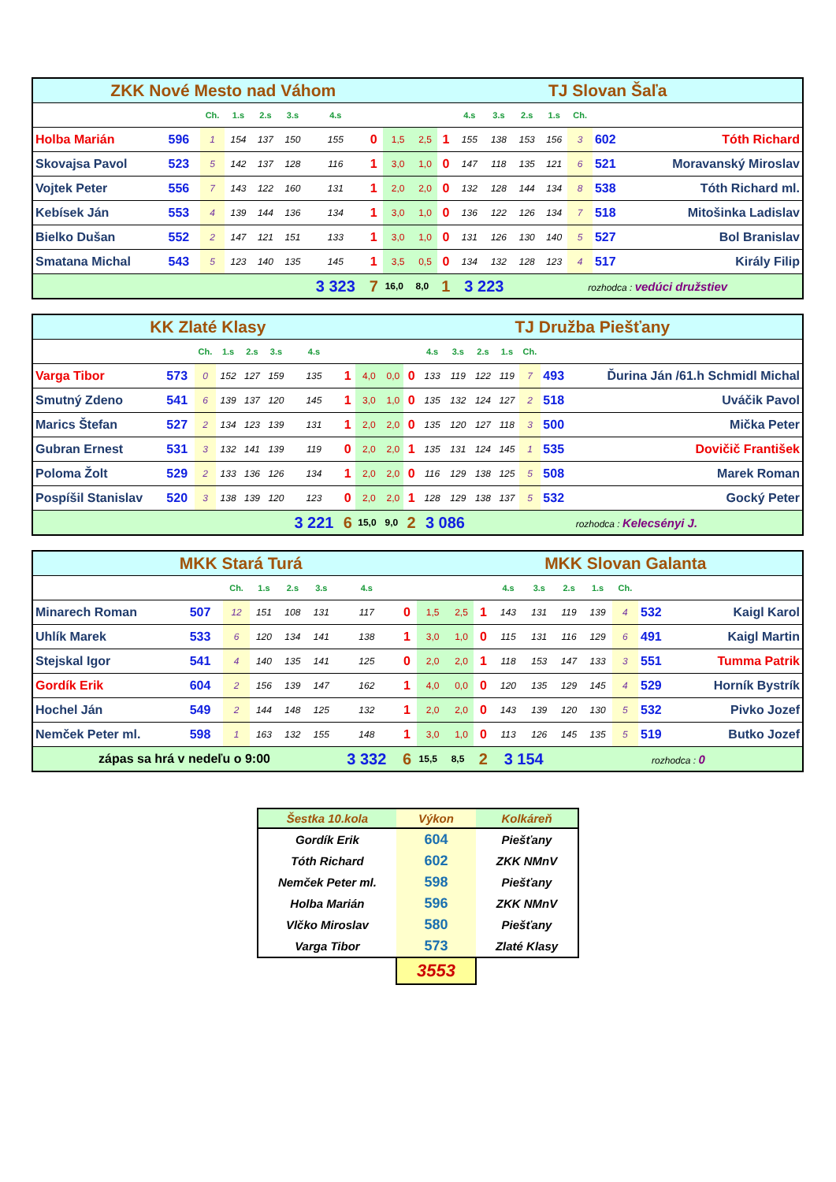| ZKK Nové Mesto nad Váhom | | | | | | | | | TJ Slovan Šaľa | | | | | | | | |
| --- | --- | --- | --- | --- | --- | --- | --- | --- | --- | --- | --- | --- | --- | --- | --- | --- | --- |
| | | Ch. | 1.s | 2.s | 3.s | 4.s | | | | | 4.s | 3.s | 2.s | 1.s | Ch. | | |
| Holba Marián | 596 | 1 | 154 | 137 | 150 | 155 | 0 | 1,5 | 2,5 | 1 | 155 | 138 | 153 | 156 | 3 | 602 | Tóth Richard |
| Skovajsa Pavol | 523 | 5 | 142 | 137 | 128 | 116 | 1 | 3,0 | 1,0 | 0 | 147 | 118 | 135 | 121 | 6 | 521 | Moravanský Miroslav |
| Vojtek Peter | 556 | 7 | 143 | 122 | 160 | 131 | 1 | 2,0 | 2,0 | 0 | 132 | 128 | 144 | 134 | 8 | 538 | Tóth Richard ml. |
| Kebísek Ján | 553 | 4 | 139 | 144 | 136 | 134 | 1 | 3,0 | 1,0 | 0 | 136 | 122 | 126 | 134 | 7 | 518 | Mitošinka Ladislav |
| Bielko Dušan | 552 | 2 | 147 | 121 | 151 | 133 | 1 | 3,0 | 1,0 | 0 | 131 | 126 | 130 | 140 | 5 | 527 | Bol Branislav |
| Smatana Michal | 543 | 5 | 123 | 140 | 135 | 145 | 1 | 3,5 | 0,5 | 0 | 134 | 132 | 128 | 123 | 4 | 517 | Király Filip |
| | | | | | | 3 323 | 7 | 16,0 | 8,0 | 1 | 3 223 | | rozhodca : vedúci družstiev | | | | |
| KK Zlaté Klasy | | | | | | | | | TJ Družba Piešťany | | | | | | | | |
| --- | --- | --- | --- | --- | --- | --- | --- | --- | --- | --- | --- | --- | --- | --- | --- | --- | --- |
| | | Ch. | 1.s | 2.s | 3.s | 4.s | | | | | 4.s | 3.s | 2.s | 1.s | Ch. | | |
| Varga Tibor | 573 | 0 | 152 | 127 | 159 | 135 | 1 | 4,0 | 0,0 | 0 | 133 | 119 | 122 | 119 | 7 | 493 | Ďurina Ján /61.h Schmidl Michal |
| Smutný Zdeno | 541 | 6 | 139 | 137 | 120 | 145 | 1 | 3,0 | 1,0 | 0 | 135 | 132 | 124 | 127 | 2 | 518 | Uváčik Pavol |
| Marics Štefan | 527 | 2 | 134 | 123 | 139 | 131 | 1 | 2,0 | 2,0 | 0 | 135 | 120 | 127 | 118 | 3 | 500 | Mička Peter |
| Gubran Ernest | 531 | 3 | 132 | 141 | 139 | 119 | 0 | 2,0 | 2,0 | 1 | 135 | 131 | 124 | 145 | 1 | 535 | Dovičič František |
| Poloma Žolt | 529 | 2 | 133 | 136 | 126 | 134 | 1 | 2,0 | 2,0 | 0 | 116 | 129 | 138 | 125 | 5 | 508 | Marek Roman |
| Pospíšil Stanislav | 520 | 3 | 138 | 139 | 120 | 123 | 0 | 2,0 | 2,0 | 1 | 128 | 129 | 138 | 137 | 5 | 532 | Gocký Peter |
| | | | | | | 3 221 | 6 | 15,0 | 9,0 | 2 | 3 086 | | rozhodca : Kelecsényi J. | | | | |
| MKK Stará Turá | | | | | | | | | MKK Slovan Galanta | | | | | | | | |
| --- | --- | --- | --- | --- | --- | --- | --- | --- | --- | --- | --- | --- | --- | --- | --- | --- | --- |
| | | Ch. | 1.s | 2.s | 3.s | 4.s | | | | | 4.s | 3.s | 2.s | 1.s | Ch. | | |
| Minarech Roman | 507 | 12 | 151 | 108 | 131 | 117 | 0 | 1,5 | 2,5 | 1 | 143 | 131 | 119 | 139 | 4 | 532 | Kaigl Karol |
| Uhlík Marek | 533 | 6 | 120 | 134 | 141 | 138 | 1 | 3,0 | 1,0 | 0 | 115 | 131 | 116 | 129 | 6 | 491 | Kaigl Martin |
| Stejskal Igor | 541 | 4 | 140 | 135 | 141 | 125 | 0 | 2,0 | 2,0 | 1 | 118 | 153 | 147 | 133 | 3 | 551 | Tumma Patrik |
| Gordík Erik | 604 | 2 | 156 | 139 | 147 | 162 | 1 | 4,0 | 0,0 | 0 | 120 | 135 | 129 | 145 | 4 | 529 | Horník Bystrík |
| Hochel Ján | 549 | 2 | 144 | 148 | 125 | 132 | 1 | 2,0 | 2,0 | 0 | 143 | 139 | 120 | 130 | 5 | 532 | Pivko Jozef |
| Nemček Peter ml. | 598 | 1 | 163 | 132 | 155 | 148 | 1 | 3,0 | 1,0 | 0 | 113 | 126 | 145 | 135 | 5 | 519 | Butko Jozef |
| zápas sa hrá v nedeľu o 9:00 | | | | | | 3 332 | 6 | 15,5 | 8,5 | 2 | 3 154 | | rozhodca : 0 | | | | |
| Šestka 10.kola | Výkon | Kolkáreň |
| --- | --- | --- |
| Gordík Erik | 604 | Piešťany |
| Tóth Richard | 602 | ZKK NMnV |
| Nemček Peter ml. | 598 | Piešťany |
| Holba Marián | 596 | ZKK NMnV |
| Vlčko Miroslav | 580 | Piešťany |
| Varga Tibor | 573 | Zlaté Klasy |
| | 3553 | |